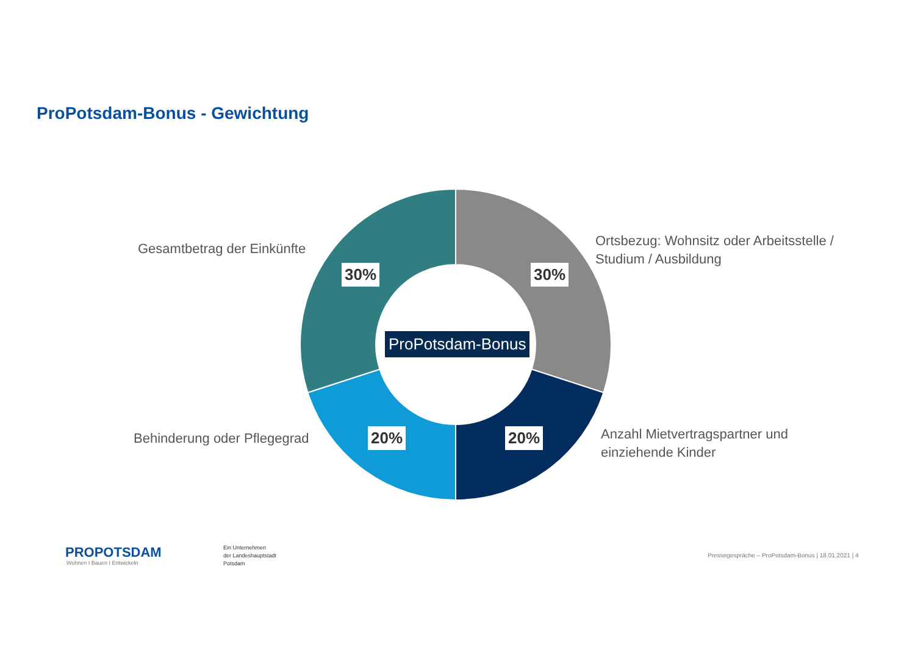ProPotsdam-Bonus - Gewichtung
Gesamtbetrag der Einkünfte
Ortsbezug: Wohnsitz oder Arbeitsstelle /
Studium / Ausbildung
Behinderung oder Pflegegrad
Anzahl Mietvertragspartner und
einziehende Kinder
30% 30%
20% 20%
ProPotsdam-Bonus
PROPOTSDAM
Wohnen I Bauen I Entwickeln
Ein Unternehmen
der Landeshauptstadt
Potsdam
Pressegespräche – ProPotsdam-Bonus | 18.01.2021 | 4